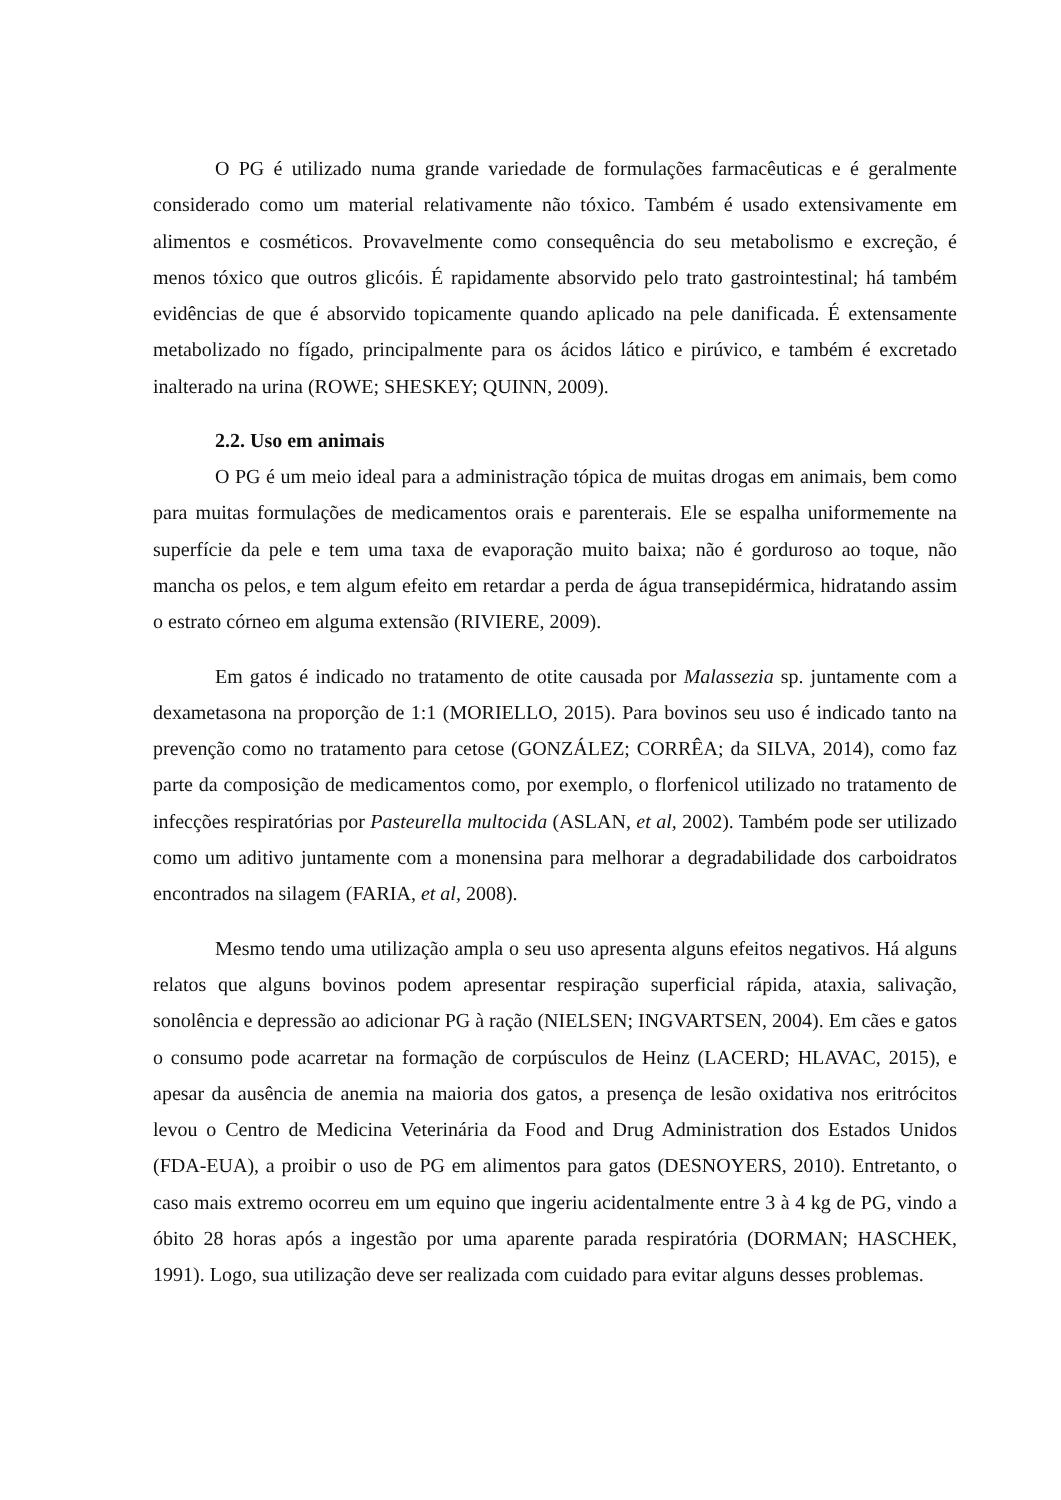O PG é utilizado numa grande variedade de formulações farmacêuticas e é geralmente considerado como um material relativamente não tóxico. Também é usado extensivamente em alimentos e cosméticos. Provavelmente como consequência do seu metabolismo e excreção, é menos tóxico que outros glicóis. É rapidamente absorvido pelo trato gastrointestinal; há também evidências de que é absorvido topicamente quando aplicado na pele danificada. É extensamente metabolizado no fígado, principalmente para os ácidos lático e pirúvico, e também é excretado inalterado na urina (ROWE; SHESKEY; QUINN, 2009).
2.2. Uso em animais
O PG é um meio ideal para a administração tópica de muitas drogas em animais, bem como para muitas formulações de medicamentos orais e parenterais. Ele se espalha uniformemente na superfície da pele e tem uma taxa de evaporação muito baixa; não é gorduroso ao toque, não mancha os pelos, e tem algum efeito em retardar a perda de água transepidérmica, hidratando assim o estrato córneo em alguma extensão (RIVIERE, 2009).
Em gatos é indicado no tratamento de otite causada por Malassezia sp. juntamente com a dexametasona na proporção de 1:1 (MORIELLO, 2015). Para bovinos seu uso é indicado tanto na prevenção como no tratamento para cetose (GONZÁLEZ; CORRÊA; da SILVA, 2014), como faz parte da composição de medicamentos como, por exemplo, o florfenicol utilizado no tratamento de infecções respiratórias por Pasteurella multocida (ASLAN, et al, 2002). Também pode ser utilizado como um aditivo juntamente com a monensina para melhorar a degradabilidade dos carboidratos encontrados na silagem (FARIA, et al, 2008).
Mesmo tendo uma utilização ampla o seu uso apresenta alguns efeitos negativos. Há alguns relatos que alguns bovinos podem apresentar respiração superficial rápida, ataxia, salivação, sonolência e depressão ao adicionar PG à ração (NIELSEN; INGVARTSEN, 2004). Em cães e gatos o consumo pode acarretar na formação de corpúsculos de Heinz (LACERD; HLAVAC, 2015), e apesar da ausência de anemia na maioria dos gatos, a presença de lesão oxidativa nos eritrócitos levou o Centro de Medicina Veterinária da Food and Drug Administration dos Estados Unidos (FDA-EUA), a proibir o uso de PG em alimentos para gatos (DESNOYERS, 2010). Entretanto, o caso mais extremo ocorreu em um equino que ingeriu acidentalmente entre 3 à 4 kg de PG, vindo a óbito 28 horas após a ingestão por uma aparente parada respiratória (DORMAN; HASCHEK, 1991). Logo, sua utilização deve ser realizada com cuidado para evitar alguns desses problemas.